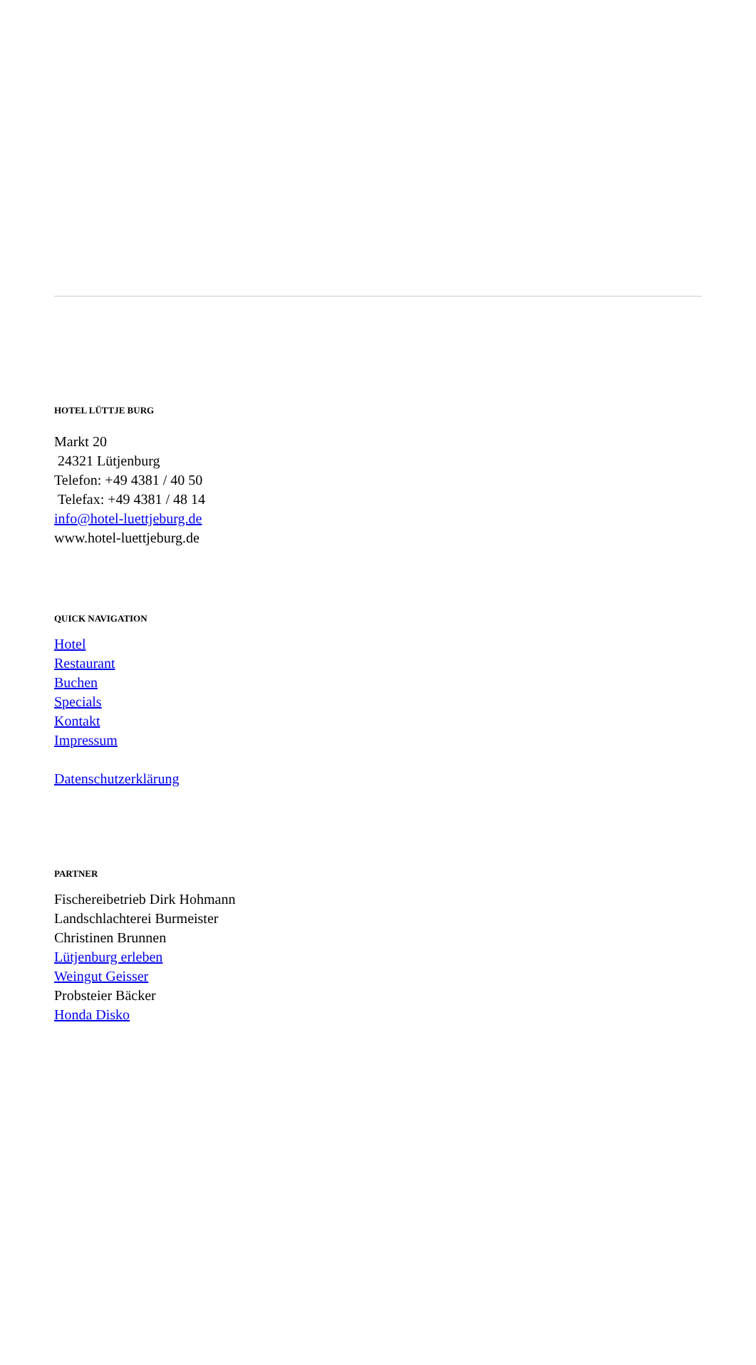HOTEL LÜTTJE BURG
Markt 20
24321 Lütjenburg
Telefon: +49 4381 / 40 50
Telefax: +49 4381 / 48 14
info@hotel-luettjeburg.de
www.hotel-luettjeburg.de
QUICK NAVIGATION
Hotel
Restaurant
Buchen
Specials
Kontakt
Impressum
Datenschutzerklärung
PARTNER
Fischereibetrieb Dirk Hohmann
Landschlachterei Burmeister
Christinen Brunnen
Lütjenburg erleben
Weingut Geisser
Probsteier Bäcker
Honda Disko